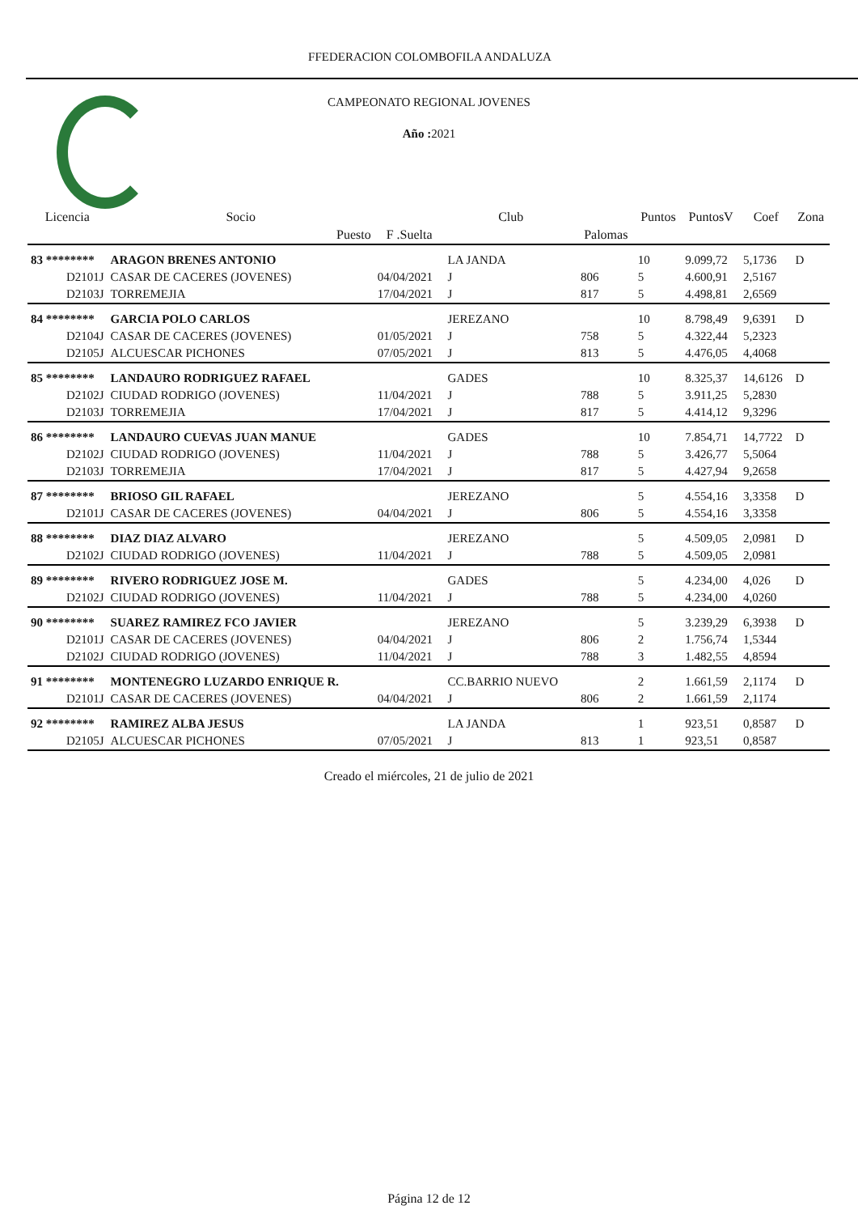FFEDERACION COLOMBOFILA ANDALUZA
CAMPEONATO REGIONAL JOVENES
Año : 2021
| Licencia | Socio | | Club | | Puntos | PuntosV | Coef | Zona |
| --- | --- | --- | --- | --- | --- | --- | --- | --- |
| | Puesto | F .Suelta | | Palomas | | | | |
| 83 ******** | ARAGON BRENES ANTONIO | | LA JANDA | | 10 | 9.099,72 | 5,1736 | D |
| D2101J | CASAR DE CACERES (JOVENES) | 04/04/2021 | J | 806 | 5 | 4.600,91 | 2,5167 | |
| D2103J | TORREMEJIA | 17/04/2021 | J | 817 | 5 | 4.498,81 | 2,6569 | |
| 84 ******** | GARCIA POLO CARLOS | | JEREZANO | | 10 | 8.798,49 | 9,6391 | D |
| D2104J | CASAR DE CACERES (JOVENES) | 01/05/2021 | J | 758 | 5 | 4.322,44 | 5,2323 | |
| D2105J | ALCUESCAR PICHONES | 07/05/2021 | J | 813 | 5 | 4.476,05 | 4,4068 | |
| 85 ******** | LANDAURO RODRIGUEZ RAFAEL | | GADES | | 10 | 8.325,37 | 14,6126 | D |
| D2102J | CIUDAD RODRIGO (JOVENES) | 11/04/2021 | J | 788 | 5 | 3.911,25 | 5,2830 | |
| D2103J | TORREMEJIA | 17/04/2021 | J | 817 | 5 | 4.414,12 | 9,3296 | |
| 86 ******** | LANDAURO CUEVAS JUAN MANUE | | GADES | | 10 | 7.854,71 | 14,7722 | D |
| D2102J | CIUDAD RODRIGO (JOVENES) | 11/04/2021 | J | 788 | 5 | 3.426,77 | 5,5064 | |
| D2103J | TORREMEJIA | 17/04/2021 | J | 817 | 5 | 4.427,94 | 9,2658 | |
| 87 ******** | BRIOSO GIL RAFAEL | | JEREZANO | | 5 | 4.554,16 | 3,3358 | D |
| D2101J | CASAR DE CACERES (JOVENES) | 04/04/2021 | J | 806 | 5 | 4.554,16 | 3,3358 | |
| 88 ******** | DIAZ DIAZ ALVARO | | JEREZANO | | 5 | 4.509,05 | 2,0981 | D |
| D2102J | CIUDAD RODRIGO (JOVENES) | 11/04/2021 | J | 788 | 5 | 4.509,05 | 2,0981 | |
| 89 ******** | RIVERO RODRIGUEZ JOSE M. | | GADES | | 5 | 4.234,00 | 4,026 | D |
| D2102J | CIUDAD RODRIGO (JOVENES) | 11/04/2021 | J | 788 | 5 | 4.234,00 | 4,0260 | |
| 90 ******** | SUAREZ RAMIREZ FCO JAVIER | | JEREZANO | | 5 | 3.239,29 | 6,3938 | D |
| D2101J | CASAR DE CACERES (JOVENES) | 04/04/2021 | J | 806 | 2 | 1.756,74 | 1,5344 | |
| D2102J | CIUDAD RODRIGO (JOVENES) | 11/04/2021 | J | 788 | 3 | 1.482,55 | 4,8594 | |
| 91 ******** | MONTENEGRO LUZARDO ENRIQUE R. | | CC.BARRIO NUEVO | | 2 | 1.661,59 | 2,1174 | D |
| D2101J | CASAR DE CACERES (JOVENES) | 04/04/2021 | J | 806 | 2 | 1.661,59 | 2,1174 | |
| 92 ******** | RAMIREZ ALBA JESUS | | LA JANDA | | 1 | 923,51 | 0,8587 | D |
| D2105J | ALCUESCAR PICHONES | 07/05/2021 | J | 813 | 1 | 923,51 | 0,8587 | |
Creado el miércoles, 21 de julio de 2021
Página 12 de 12